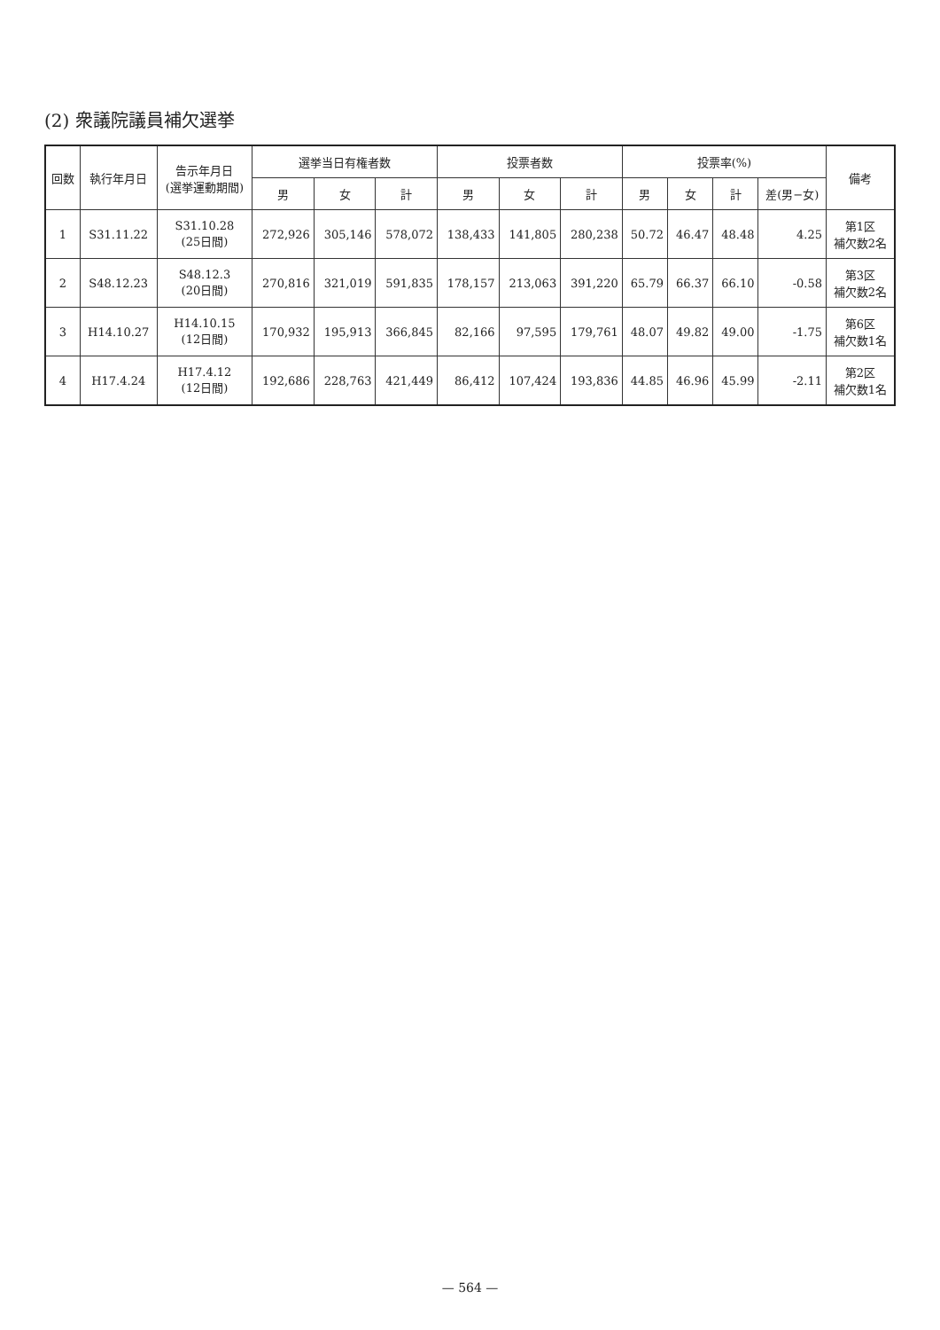(2) 衆議院議員補欠選挙
| 回数 | 執行年月日 | 告示年月日 (選挙運動期間) | 選挙当日有権者数 | | | 投票者数 | | | 投票率(%) | | | | 備考 |
| --- | --- | --- | --- | --- | --- | --- | --- | --- | --- | --- | --- | --- | --- |
| | | | 男 | 女 | 計 | 男 | 女 | 計 | 男 | 女 | 計 | 差(男−女) | |
| 1 | S31.11.22 | S31.10.28 (25日間) | 272,926 | 305,146 | 578,072 | 138,433 | 141,805 | 280,238 | 50.72 | 46.47 | 48.48 | 4.25 | 第1区 補欠数2名 |
| 2 | S48.12.23 | S48.12.3 (20日間) | 270,816 | 321,019 | 591,835 | 178,157 | 213,063 | 391,220 | 65.79 | 66.37 | 66.10 | -0.58 | 第3区 補欠数2名 |
| 3 | H14.10.27 | H14.10.15 (12日間) | 170,932 | 195,913 | 366,845 | 82,166 | 97,595 | 179,761 | 48.07 | 49.82 | 49.00 | -1.75 | 第6区 補欠数1名 |
| 4 | H17.4.24 | H17.4.12 (12日間) | 192,686 | 228,763 | 421,449 | 86,412 | 107,424 | 193,836 | 44.85 | 46.96 | 45.99 | -2.11 | 第2区 補欠数1名 |
— 564 —